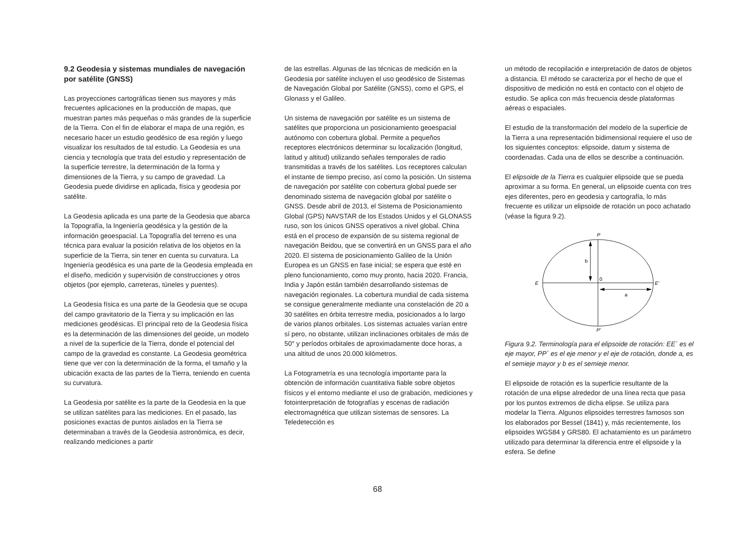9.2 Geodesia y sistemas mundiales de navegación por satélite (GNSS)
Las proyecciones cartográficas tienen sus mayores y más frecuentes aplicaciones en la producción de mapas, que muestran partes más pequeñas o más grandes de la superficie de la Tierra. Con el fin de elaborar el mapa de una región, es necesario hacer un estudio geodésico de esa región y luego visualizar los resultados de tal estudio. La Geodesia es una ciencia y tecnología que trata del estudio y representación de la superficie terrestre, la determinación de la forma y dimensiones de la Tierra, y su campo de gravedad. La Geodesia puede dividirse en aplicada, física y geodesia por satélite.
La Geodesia aplicada es una parte de la Geodesia que abarca la Topografía, la Ingeniería geodésica y la gestión de la información geoespacial. La Topografía del terreno es una técnica para evaluar la posición relativa de los objetos en la superficie de la Tierra, sin tener en cuenta su curvatura. La Ingeniería geodésica es una parte de la Geodesia empleada en el diseño, medición y supervisión de construcciones y otros objetos (por ejemplo, carreteras, túneles y puentes).
La Geodesia física es una parte de la Geodesia que se ocupa del campo gravitatorio de la Tierra y su implicación en las mediciones geodésicas. El principal reto de la Geodesia física es la determinación de las dimensiones del geoide, un modelo a nivel de la superficie de la Tierra, donde el potencial del campo de la gravedad es constante. La Geodesia geométrica tiene que ver con la determinación de la forma, el tamaño y la ubicación exacta de las partes de la Tierra, teniendo en cuenta su curvatura.
La Geodesia por satélite es la parte de la Geodesia en la que se utilizan satélites para las mediciones. En el pasado, las posiciones exactas de puntos aislados en la Tierra se determinaban a través de la Geodesia astronómica, es decir, realizando mediciones a partir
de las estrellas. Algunas de las técnicas de medición en la Geodesia por satélite incluyen el uso geodésico de Sistemas de Navegación Global por Satélite (GNSS), como el GPS, el Glonass y el Galileo.
Un sistema de navegación por satélite es un sistema de satélites que proporciona un posicionamiento geoespacial autónomo con cobertura global. Permite a pequeños receptores electrónicos determinar su localización (longitud, latitud y altitud) utilizando señales temporales de radio transmitidas a través de los satélites. Los receptores calculan el instante de tiempo preciso, así como la posición. Un sistema de navegación por satélite con cobertura global puede ser denominado sistema de navegación global por satélite o GNSS. Desde abril de 2013, el Sistema de Posicionamiento Global (GPS) NAVSTAR de los Estados Unidos y el GLONASS ruso, son los únicos GNSS operativos a nivel global. China está en el proceso de expansión de su sistema regional de navegación Beidou, que se convertirá en un GNSS para el año 2020. El sistema de posicionamiento Galileo de la Unión Europea es un GNSS en fase inicial; se espera que esté en pleno funcionamiento, como muy pronto, hacia 2020. Francia, India y Japón están también desarrollando sistemas de navegación regionales. La cobertura mundial de cada sistema se consigue generalmente mediante una constelación de 20 a 30 satélites en órbita terrestre media, posicionados a lo largo de varios planos orbitales. Los sistemas actuales varían entre sí pero, no obstante, utilizan inclinaciones orbitales de más de 50° y períodos orbitales de aproximadamente doce horas, a una altitud de unos 20.000 kilómetros.
La Fotogrametría es una tecnología importante para la obtención de información cuantitativa fiable sobre objetos físicos y el entorno mediante el uso de grabación, mediciones y fotointerpretación de fotografías y escenas de radiación electromagnética que utilizan sistemas de sensores. La Teledetección es
un método de recopilación e interpretación de datos de objetos a distancia. El método se caracteriza por el hecho de que el dispositivo de medición no está en contacto con el objeto de estudio. Se aplica con más frecuencia desde plataformas aéreas o espaciales.
El estudio de la transformación del modelo de la superficie de la Tierra a una representación bidimensional requiere el uso de los siguientes conceptos: elipsoide, datum y sistema de coordenadas. Cada una de ellos se describe a continuación.
El elipsoide de la Tierra es cualquier elipsoide que se pueda aproximar a su forma. En general, un elipsoide cuenta con tres ejes diferentes, pero en geodesia y cartografía, lo más frecuente es utilizar un elipsoide de rotación un poco achatado (véase la figura 9.2).
P
b
0
E
E'
a
P'
Figura 9.2. Terminología para el elipsoide de rotación: EE´ es el eje mayor, PP´ es el eje menor y el eje de rotación, donde a, es el semieje mayor y b es el semieje menor.
El elipsoide de rotación es la superficie resultante de la rotación de una elipse alrededor de una línea recta que pasa por los puntos extremos de dicha elipse. Se utiliza para modelar la Tierra. Algunos elipsoides terrestres famosos son los elaborados por Bessel (1841) y, más recientemente, los elipsoides WGS84 y GRS80. El achatamiento es un parámetro utilizado para determinar la diferencia entre el elipsoide y la esfera. Se define
68